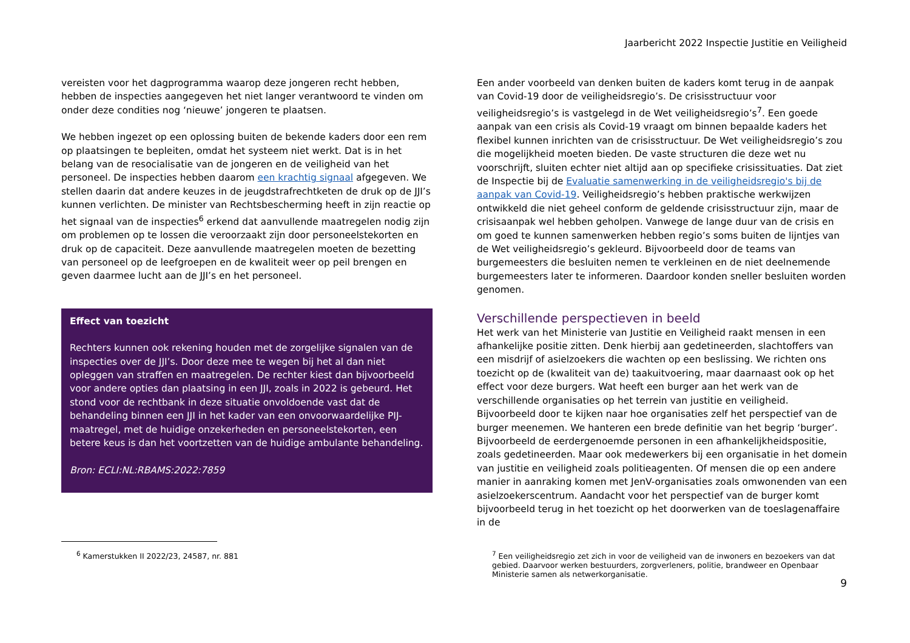Jaarbericht 2022 Inspectie Justitie en Veiligheid
vereisten voor het dagprogramma waarop deze jongeren recht hebben, hebben de inspecties aangegeven het niet langer verantwoord te vinden om onder deze condities nog ‘nieuwe’ jongeren te plaatsen.
We hebben ingezet op een oplossing buiten de bekende kaders door een rem op plaatsingen te bepleiten, omdat het systeem niet werkt. Dat is in het belang van de resocialisatie van de jongeren en de veiligheid van het personeel. De inspecties hebben daarom een krachtig signaal afgegeven. We stellen daarin dat andere keuzes in de jeugdstrafrechtketen de druk op de JJI’s kunnen verlichten. De minister van Rechtsbescherming heeft in zijn reactie op het signaal van de inspecties<sup>6</sup> erkend dat aanvullende maatregelen nodig zijn om problemen op te lossen die veroorzaakt zijn door personeelstekorten en druk op de capaciteit. Deze aanvullende maatregelen moeten de bezetting van personeel op de leefgroepen en de kwaliteit weer op peil brengen en geven daarmee lucht aan de JJI’s en het personeel.
Effect van toezicht
Rechters kunnen ook rekening houden met de zorgelijke signalen van de inspecties over de JJI’s. Door deze mee te wegen bij het al dan niet opleggen van straffen en maatregelen. De rechter kiest dan bijvoorbeeld voor andere opties dan plaatsing in een JJI, zoals in 2022 is gebeurd. Het stond voor de rechtbank in deze situatie onvoldoende vast dat de behandeling binnen een JJI in het kader van een onvoorwaardelijke PIJ-maatregel, met de huidige onzekerheden en personeelstekorten, een betere keus is dan het voortzetten van de huidige ambulante behandeling.
Bron: ECLI:NL:RBAMS:2022:7859
Een ander voorbeeld van denken buiten de kaders komt terug in de aanpak van Covid-19 door de veiligheidsregio’s. De crisisstructuur voor veiligheidsregio’s is vastgelegd in de Wet veiligheidsregio’s<sup>7</sup>. Een goede aanpak van een crisis als Covid-19 vraagt om binnen bepaalde kaders het flexibel kunnen inrichten van de crisisstructuur. De Wet veiligheidsregio’s zou die mogelijkheid moeten bieden. De vaste structuren die deze wet nu voorschrijft, sluiten echter niet altijd aan op specifieke crisissituaties. Dat ziet de Inspectie bij de Evaluatie samenwerking in de veiligheidsregio's bij de aanpak van Covid-19. Veiligheidsregio’s hebben praktische werkwijzen ontwikkeld die niet geheel conform de geldende crisisstructuur zijn, maar de crisisaanpak wel hebben geholpen. Vanwege de lange duur van de crisis en om goed te kunnen samenwerken hebben regio’s soms buiten de lijntjes van de Wet veiligheidsregio’s gekleurd. Bijvoorbeeld door de teams van burgemeesters die besluiten nemen te verkleinen en de niet deelnemende burgemeesters later te informeren. Daardoor konden sneller besluiten worden genomen.
Verschillende perspectieven in beeld
Het werk van het Ministerie van Justitie en Veiligheid raakt mensen in een afhankelijke positie zitten. Denk hierbij aan gedetineerden, slachtoffers van een misdrijf of asielzoekers die wachten op een beslissing. We richten ons toezicht op de (kwaliteit van de) taakuitvoering, maar daarnaast ook op het effect voor deze burgers. Wat heeft een burger aan het werk van de verschillende organisaties op het terrein van justitie en veiligheid. Bijvoorbeeld door te kijken naar hoe organisaties zelf het perspectief van de burger meenemen. We hanteren een brede definitie van het begrip ‘burger’. Bijvoorbeeld de eerdergenoemde personen in een afhankelijkheidspositie, zoals gedetineerden. Maar ook medewerkers bij een organisatie in het domein van justitie en veiligheid zoals politieagenten. Of mensen die op een andere manier in aanraking komen met JenV-organisaties zoals omwonenden van een asielzoekerscentrum. Aandacht voor het perspectief van de burger komt bijvoorbeeld terug in het toezicht op het doorwerken van de toeslagenaffaire in de
<sup>6</sup> Kamerstukken II 2022/23, 24587, nr. 881
<sup>7</sup> Een veiligheidsregio zet zich in voor de veiligheid van de inwoners en bezoekers van dat gebied. Daarvoor werken bestuurders, zorgverleners, politie, brandweer en Openbaar Ministerie samen als netwerkorganisatie.
9